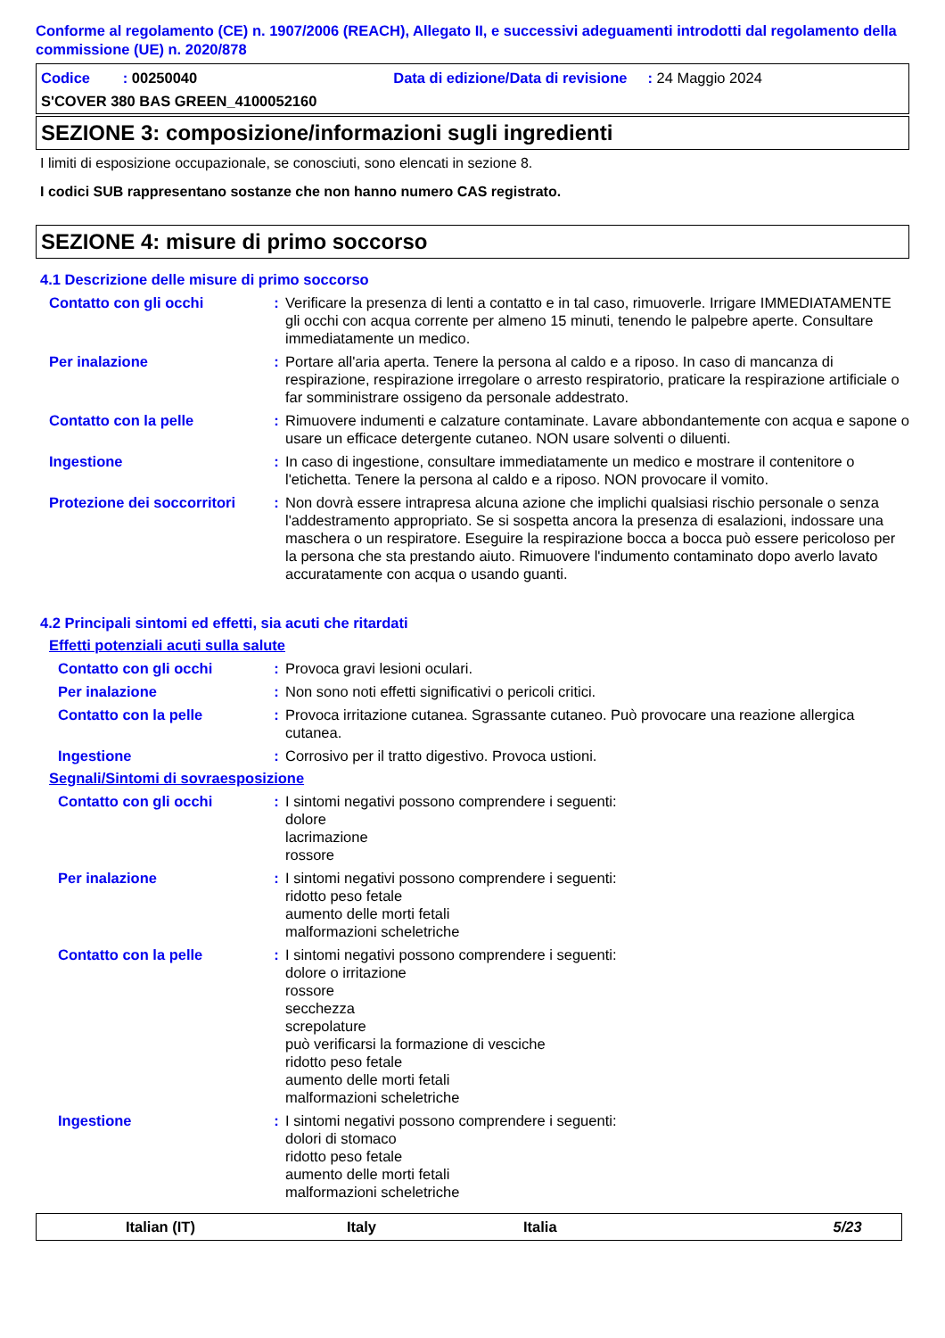Conforme al regolamento (CE) n. 1907/2006 (REACH), Allegato II, e successivi adeguamenti introdotti dal regolamento della commissione (UE) n. 2020/878
Codice : 00250040 Data di edizione/Data di revisione : 24 Maggio 2024
S'COVER 380 BAS GREEN_4100052160
SEZIONE 3: composizione/informazioni sugli ingredienti
I limiti di esposizione occupazionale, se conosciuti, sono elencati in sezione 8.
I codici SUB rappresentano sostanze che non hanno numero CAS registrato.
SEZIONE 4: misure di primo soccorso
4.1 Descrizione delle misure di primo soccorso
Contatto con gli occhi : Verificare la presenza di lenti a contatto e in tal caso, rimuoverle. Irrigare IMMEDIATAMENTE gli occhi con acqua corrente per almeno 15 minuti, tenendo le palpebre aperte. Consultare immediatamente un medico.
Per inalazione : Portare all'aria aperta. Tenere la persona al caldo e a riposo. In caso di mancanza di respirazione, respirazione irregolare o arresto respiratorio, praticare la respirazione artificiale o far somministrare ossigeno da personale addestrato.
Contatto con la pelle : Rimuovere indumenti e calzature contaminate. Lavare abbondantemente con acqua e sapone o usare un efficace detergente cutaneo. NON usare solventi o diluenti.
Ingestione : In caso di ingestione, consultare immediatamente un medico e mostrare il contenitore o l'etichetta. Tenere la persona al caldo e a riposo. NON provocare il vomito.
Protezione dei soccorritori
: Non dovrà essere intrapresa alcuna azione che implichi qualsiasi rischio personale o senza l'addestramento appropriato. Se si sospetta ancora la presenza di esalazioni, indossare una maschera o un respiratore. Eseguire la respirazione bocca a bocca può essere pericoloso per la persona che sta prestando aiuto. Rimuovere l'indumento contaminato dopo averlo lavato accuratamente con acqua o usando guanti.
4.2 Principali sintomi ed effetti, sia acuti che ritardati
Effetti potenziali acuti sulla salute
Contatto con gli occhi : Provoca gravi lesioni oculari.
Per inalazione : Non sono noti effetti significativi o pericoli critici.
Contatto con la pelle : Provoca irritazione cutanea. Sgrassante cutaneo. Può provocare una reazione allergica cutanea.
Ingestione : Corrosivo per il tratto digestivo. Provoca ustioni.
Segnali/Sintomi di sovraesposizione
Contatto con gli occhi : I sintomi negativi possono comprendere i seguenti:
dolore
lacrimazione
rossore
Per inalazione : I sintomi negativi possono comprendere i seguenti:
ridotto peso fetale
aumento delle morti fetali
malformazioni scheletriche
Contatto con la pelle : I sintomi negativi possono comprendere i seguenti:
dolore o irritazione
rossore
secchezza
screpolature
può verificarsi la formazione di vesciche
ridotto peso fetale
aumento delle morti fetali
malformazioni scheletriche
Ingestione : I sintomi negativi possono comprendere i seguenti:
dolori di stomaco
ridotto peso fetale
aumento delle morti fetali
malformazioni scheletriche
Italian (IT) Italy Italia 5/23